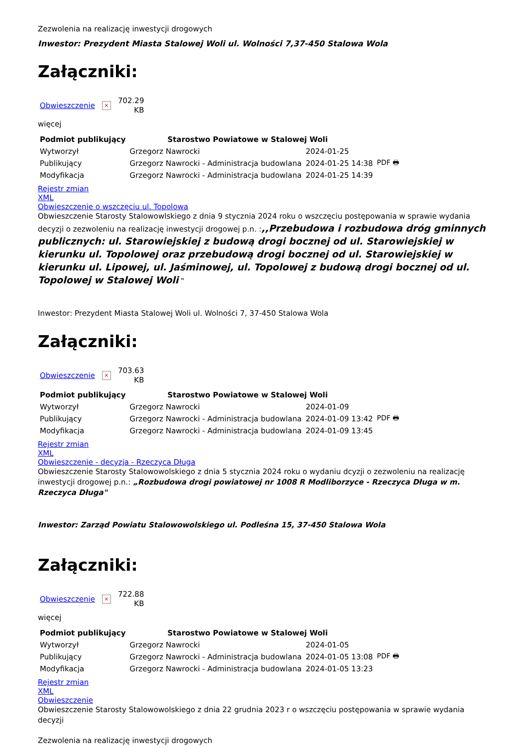Zezwolenia na realizację inwestycji drogowych
Inwestor: Prezydent Miasta Stalowej Woli ul. Wolności 7,37-450 Stalowa Wola
Załączniki:
Obwieszczenie × 702.29
KB
więcej
| Podmiot publikujący | Starostwo Powiatowe w Stalowej Woli | | |
| Wytworzył | Grzegorz Nawrocki | 2024-01-25 | PDF 🖶 |
| Publikujący | Grzegorz Nawrocki - Administracja budowlana | 2024-01-25 14:38 | |
| Modyfikacja | Grzegorz Nawrocki - Administracja budowlana | 2024-01-25 14:39 | |
Rejestr zmian
XML
Obwieszczenie o wszczęciu ul. Topolowa
Obwieszczenie Starosty Stalowowlskiego z dnia 9 stycznia 2024 roku o wszczęciu postępowania w sprawie wydania decyzji o zezwoleniu na realizację inwestycji drogowej p.n. :,,Przebudowa i rozbudowa dróg gminnych publicznych: ul. Starowiejskiej z budową drogi bocznej od ul. Starowiejskiej w kierunku ul. Topolowej oraz przebudową drogi bocznej od ul. Starowiejskiej w kierunku ul. Lipowej, ul. Jaśminowej, ul. Topolowej z budową drogi bocznej od ul. Topolowej w Stalowej Woli "
Inwestor: Prezydent Miasta Stalowej Woli ul. Wolności 7, 37-450 Stalowa Wola
Załączniki:
Obwieszczenie × 703.63
KB
| Podmiot publikujący | Starostwo Powiatowe w Stalowej Woli | | |
| Wytworzył | Grzegorz Nawrocki | 2024-01-09 | PDF 🖶 |
| Publikujący | Grzegorz Nawrocki - Administracja budowlana | 2024-01-09 13:42 | |
| Modyfikacja | Grzegorz Nawrocki - Administracja budowlana | 2024-01-09 13:45 | |
Rejestr zmian
XML
Obwieszczenie - decyzja - Rzeczyca Długa
Obwieszczenie Starosty Stalowowolskiego z dnia 5 stycznia 2024 roku o wydaniu dcyzji o zezwoleniu na realizację inwestycji drogowej p.n.: „Rozbudowa drogi powiatowej nr 1008 R Modliborzyce - Rzeczyca Długa w m. Rzeczyca Długa"
Inwestor: Zarząd Powiatu Stalowowolskiego ul. Podleśna 15, 37-450 Stalowa Wola
Załączniki:
Obwieszczenie × 722.88
KB
więcej
| Podmiot publikujący | Starostwo Powiatowe w Stalowej Woli | | |
| Wytworzył | Grzegorz Nawrocki | 2024-01-05 | PDF 🖶 |
| Publikujący | Grzegorz Nawrocki - Administracja budowlana | 2024-01-05 13:08 | |
| Modyfikacja | Grzegorz Nawrocki - Administracja budowlana | 2024-01-05 13:23 | |
Rejestr zmian
XML
Obwieszczenie
Obwieszczenie Starosty Stalowowolskiego z dnia 22 grudnia 2023 r o wszczęciu postępowania w sprawie wydania decyzji
Zezwolenia na realizację inwestycji drogowych